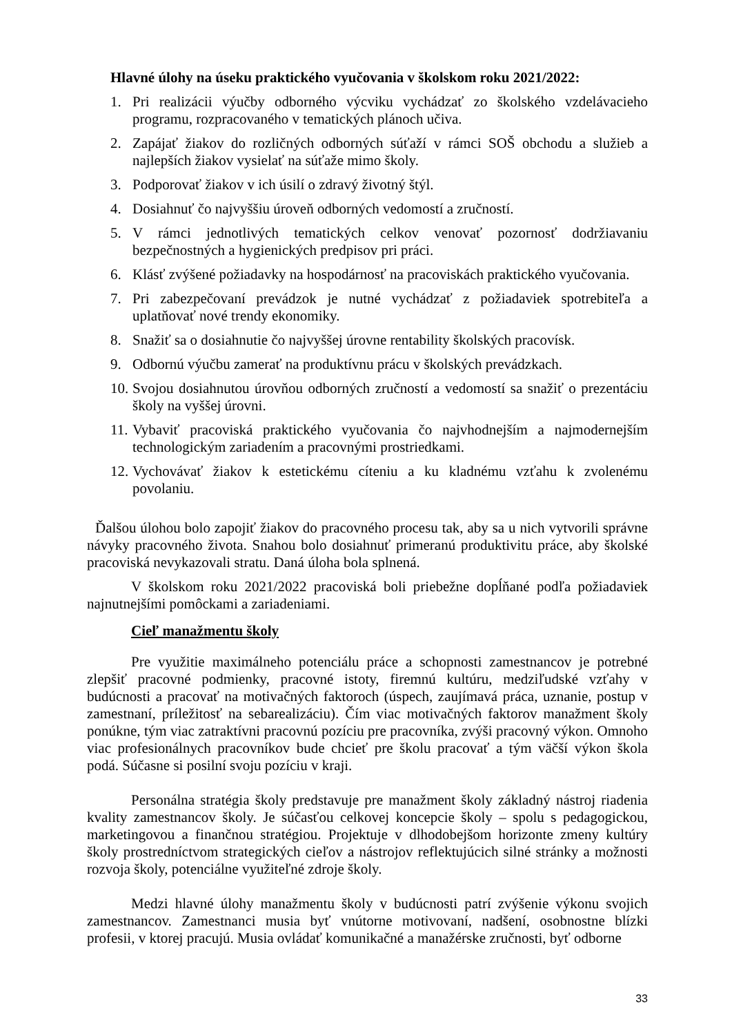Hlavné úlohy na úseku praktického vyučovania v školskom roku 2021/2022:
1. Pri realizácii výučby odborného výcviku vychádzať zo školského vzdelávacieho programu, rozpracovaného v tematických plánoch učiva.
2. Zapájať žiakov do rozličných odborných súťaží v rámci SOŠ obchodu a služieb a najlepších žiakov vysielať na súťaže mimo školy.
3. Podporovať žiakov v ich úsilí o zdravý životný štýl.
4. Dosiahnuť čo najvyššiu úroveň odborných vedomostí a zručností.
5. V rámci jednotlivých tematických celkov venovať pozornosť dodržiavaniu bezpečnostných a hygienických predpisov pri práci.
6. Klásť zvýšené požiadavky na hospodárnosť na pracoviskách praktického vyučovania.
7. Pri zabezpečovaní prevádzok je nutné vychádzať z požiadaviek spotrebiteľa a uplatňovať nové trendy ekonomiky.
8. Snažiť sa o dosiahnutie čo najvyššej úrovne rentability školských pracovísk.
9. Odbornú výučbu zamerať na produktívnu prácu v školských prevádzkach.
10. Svojou dosiahnutou úrovňou odborných zručností a vedomostí sa snažiť o prezentáciu školy na vyššej úrovni.
11. Vybaviť pracoviská praktického vyučovania čo najvhodnejším a najmodernejším technologickým zariadením a pracovnými prostriedkami.
12. Vychovávať žiakov k estetickému cíteniu a ku kladnému vzťahu k zvolenému povolaniu.
Ďalšou úlohou bolo zapojiť žiakov do pracovného procesu tak, aby sa u nich vytvorili správne návyky pracovného života. Snahou bolo dosiahnuť primeranú produktivitu práce, aby školské pracoviská nevykazovali stratu. Daná úloha bola splnená.
V školskom roku 2021/2022 pracoviská boli priebežne dopĺňané podľa požiadaviek najnutnejšími pomôckami a zariadeniami.
Cieľ manažmentu školy
Pre využitie maximálneho potenciálu práce a schopnosti zamestnancov je potrebné zlepšiť pracovné podmienky, pracovné istoty, firemnú kultúru, medziľudské vzťahy v budúcnosti a pracovať na motivačných faktoroch (úspech, zaujímavá práca, uznanie, postup v zamestnaní, príležitosť na sebarealizáciu). Čím viac motivačných faktorov manažment školy ponúkne, tým viac zatraktívni pracovnú pozíciu pre pracovníka, zvýši pracovný výkon. Omnoho viac profesionálnych pracovníkov bude chcieť pre školu pracovať a tým väčší výkon škola podá. Súčasne si posilní svoju pozíciu v kraji.
Personálna stratégia školy predstavuje pre manažment školy základný nástroj riadenia kvality zamestnancov školy. Je súčasťou celkovej koncepcie školy – spolu s pedagogickou, marketingovou a finančnou stratégiou. Projektuje v dlhodobejšom horizonte zmeny kultúry školy prostredníctvom strategických cieľov a nástrojov reflektujúcich silné stránky a možnosti rozvoja školy, potenciálne využiteľné zdroje školy.
Medzi hlavné úlohy manažmentu školy v budúcnosti patrí zvýšenie výkonu svojich zamestnancov. Zamestnanci musia byť vnútorne motivovaní, nadšení, osobnostne blízki profesii, v ktorej pracujú. Musia ovládať komunikačné a manažérske zručnosti, byť odborne
33